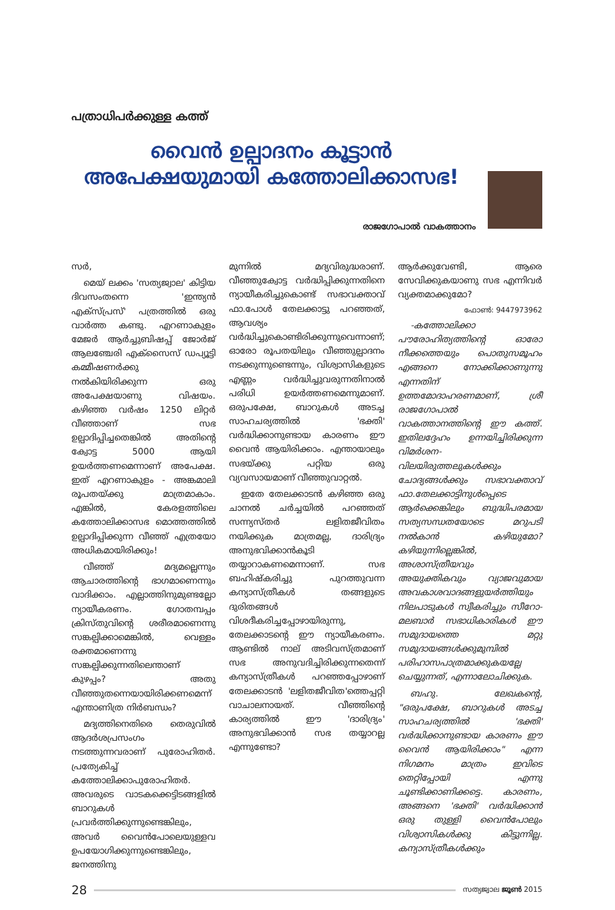പത്രാധിപർക്കുള്ള കത്ത്
വൈൻ ഉല്പാദനം കൂട്ടാൻ അപേക്ഷയുമായി കത്തോലിക്കാസഭ!
രാജഗോപാൽ വാകത്താനം
സർ,
മെയ് ലക്കം 'സത്യജ്വാല' കിട്ടിയ ദിവസംതന്നെ 'ഇന്ത്യൻ എക്സ്പ്രസ്' പത്രത്തിൽ ഒരു വാർത്ത കണ്ടു. എറണാകുളം മേജർ ആർച്ചുബിഷപ്പ് ജോർജ് ആലഞ്ചേരി എക്സൈസ് ഡപ്യൂട്ടി കമ്മീഷണർക്കു നൽകിയിരിക്കുന്ന ഒരു അപേക്ഷയാണു വിഷയം. കഴിഞ്ഞ വർഷം 1250 ലിറ്റർ വീഞ്ഞാണ് സഭ ഉല്പാദിപ്പിച്ചതെങ്കിൽ അതിന്റെ ക്വോട്ട 5000 ആയി ഉയർത്തണമെന്നാണ് അപേക്ഷ. ഇത് എറണാകുളം - അങ്കമാലി രൂപതയ്ക്കു മാത്രമാകാം. എങ്കിൽ, കേരളത്തിലെ കത്തോലിക്കാസഭ മൊത്തത്തിൽ ഉല്പാദിപ്പിക്കുന്ന വീഞ്ഞ് എത്രയോ അധികമായിരിക്കും!
വീഞ്ഞ് മദ്യമല്ലെന്നും ആചാരത്തിന്റെ ഭാഗമാണെന്നും വാദിക്കാം. എല്ലാത്തിനുമുണ്ടല്ലോ ന്യായീകരണം. ഗോതമ്പപ്പം ക്രിസ്തുവിന്റെ ശരീരമാണെന്നു സങ്കല്പിക്കാമെങ്കിൽ, വെള്ളം രക്തമാണെന്നു സങ്കല്പിക്കുന്നതിലെന്താണ് കുഴപ്പം? അതു വീഞ്ഞുതന്നെയായിരിക്കണമെന്ന് എന്താണിത്ര നിർബന്ധം?
മദ്യത്തിനെതിരെ തെരുവിൽ ആദർശപ്രസംഗം നടത്തുന്നവരാണ് പുരോഹിതർ. പ്രത്യേകിച്ച് കത്തോലിക്കാപുരോഹിതർ. അവരുടെ വാടകക്കെട്ടിടങ്ങളിൽ ബാറുകൾ പ്രവർത്തിക്കുന്നുണ്ടെങ്കിലും, അവർ വൈൻപോലെയുള്ളവ ഉപയോഗിക്കുന്നുണ്ടെങ്കിലും, ജനത്തിനു
മുന്നിൽ മദ്യവിരുദ്ധരാണ്. വീഞ്ഞുക്വോട്ട വർദ്ധിപ്പിക്കുന്നതിനെ ന്യായീകരിച്ചുകൊണ്ട് സഭാവക്താവ് ഫാ.പോൾ തേലക്കാട്ടു പറഞ്ഞത്, ആവശ്യം വർദ്ധിച്ചുകൊണ്ടിരിക്കുന്നുവെന്നാണ്; ഓരോ രൂപതയിലും വീഞ്ഞുല്പാദനം നടക്കുന്നുണ്ടെന്നും, വിശ്വാസികളുടെ എണ്ണം വർദ്ധിച്ചുവരുന്നതിനാൽ പരിധി ഉയർത്തണമെന്നുമാണ്. ഒരുപക്ഷേ, ബാറുകൾ അടച്ച സാഹചര്യത്തിൽ 'ഭക്തി' വർദ്ധിക്കാനുണ്ടായ കാരണം ഈ വൈൻ ആയിരിക്കാം. എന്തായാലും സഭയ്ക്കു പറ്റിയ ഒരു വ്യവസായമാണ് വീഞ്ഞുവാറ്റൽ.
ഇതേ തേലക്കാടൻ കഴിഞ്ഞ ഒരു ചാനൽ ചർച്ചയിൽ പറഞ്ഞത് സന്ന്യസ്തർ ലളിതജീവിതം നയിക്കുക മാത്രമല്ല, ദാരിദ്ര്യം അനുഭവിക്കാൻകൂടി തയ്യാറാകണമെന്നാണ്. സഭ ബഹിഷ്കരിച്ചു പുറത്തുവന്ന കന്യാസ്ത്രീകൾ തങ്ങളുടെ ദുരിതങ്ങൾ വിശദീകരിച്ചപ്പോഴായിരുന്നു, തേലക്കാടന്റെ ഈ ന്യായീകരണം. ആണ്ടിൽ നാല് അടിവസ്ത്രമാണ് സഭ അനുവദിച്ചിരിക്കുന്നതെന്ന് കന്യാസ്ത്രീകൾ പറഞ്ഞപ്പോഴാണ് തേലക്കാടൻ 'ലളിതജീവിത'ത്തെപ്പറ്റി വാചാലനായത്. വീഞ്ഞിന്റെ കാര്യത്തിൽ ഈ 'ദാരിദ്ര്യം' അനുഭവിക്കാൻ സഭ തയ്യാറല്ല എന്നുണ്ടോ?
ആർക്കുവേണ്ടി, ആരെ സേവിക്കുകയാണു സഭ എന്നിവർ വ്യക്തമാക്കുമോ?
ഫോൺ: 9447973962
-കത്തോലിക്കാ പൗരോഹിത്യത്തിന്റെ ഓരോ നീക്കത്തെയും പൊതുസമൂഹം എങ്ങനെ നോക്കിക്കാണുന്നു എന്നതിന് ഉത്തമോദാഹരണമാണ്, ശ്രീ രാജഗോപാൽ വാകത്താനത്തിന്റെ ഈ കത്ത്. ഇതിലദ്ദേഹം ഉന്നയിച്ചിരിക്കുന്ന വിമർശന-വിലയിരുത്തലുകൾക്കും ചോദ്യങ്ങൾക്കും സഭാവക്താവ് ഫാ.തേലക്കാട്ടിനുൾപ്പെടെ ആർക്കെങ്കിലും ബുദ്ധിപരമായ സത്യസന്ധതയോടെ മറുപടി നൽകാൻ കഴിയുമോ? കഴിയുന്നില്ലെങ്കിൽ, അശാസ്ത്രീയവും അയുക്തികവും വ്യാജവുമായ അവകാശവാദങ്ങളുയർത്തിയും നിലപാടുകൾ സ്വീകരിച്ചും സീറോ-മലബാർ സഭാധികാരികൾ ഈ സമുദായത്തെ മറ്റു സമുദായങ്ങൾക്കുമുമ്പിൽ പരിഹാസപാത്രമാക്കുകയല്ലേ ചെയ്യുന്നത്, എന്നാലോചിക്കുക.
ബഹു. ലേഖകന്റെ, "ഒരുപക്ഷേ, ബാറുകൾ അടച്ച സാഹചര്യത്തിൽ 'ഭക്തി' വർദ്ധിക്കാനുണ്ടായ കാരണം ഈ വൈൻ ആയിരിക്കാം" എന്ന നിഗമനം മാത്രം ഇവിടെ തെറ്റിപ്പോയി എന്നു ചൂണ്ടിക്കാണിക്കട്ടെ. കാരണം, അങ്ങനെ 'ഭക്തി' വർദ്ധിക്കാൻ ഒരു തുള്ളി വൈൻപോലും വിശ്വാസികൾക്കു കിട്ടുന്നില്ല. കന്യാസ്ത്രീകൾക്കും
28 സത്യജ്വാല ജൂൺ 2015